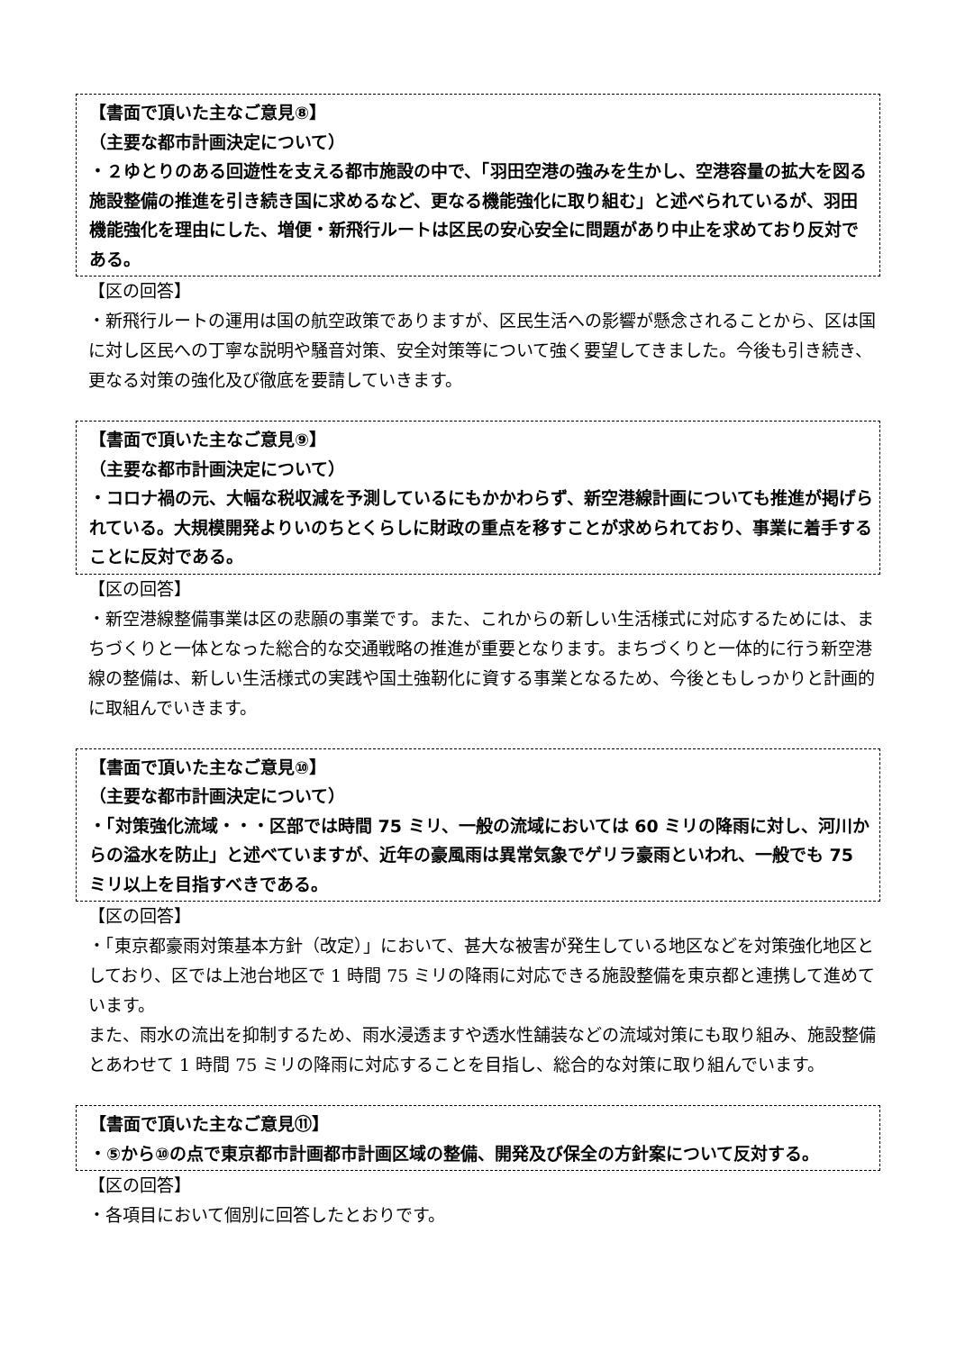【書面で頂いた主なご意見⑧】
（主要な都市計画決定について）
・２ゆとりのある回遊性を支える都市施設の中で、「羽田空港の強みを生かし、空港容量の拡大を図る施設整備の推進を引き続き国に求めるなど、更なる機能強化に取り組む」と述べられているが、羽田機能強化を理由にした、増便・新飛行ルートは区民の安心安全に問題があり中止を求めており反対である。
【区の回答】
・新飛行ルートの運用は国の航空政策でありますが、区民生活への影響が懸念されることから、区は国に対し区民への丁寧な説明や騒音対策、安全対策等について強く要望してきました。今後も引き続き、更なる対策の強化及び徹底を要請していきます。
【書面で頂いた主なご意見⑨】
（主要な都市計画決定について）
・コロナ禍の元、大幅な税収減を予測しているにもかかわらず、新空港線計画についても推進が掲げられている。大規模開発よりいのちとくらしに財政の重点を移すことが求められており、事業に着手することに反対である。
【区の回答】
・新空港線整備事業は区の悲願の事業です。また、これからの新しい生活様式に対応するためには、まちづくりと一体となった総合的な交通戦略の推進が重要となります。まちづくりと一体的に行う新空港線の整備は、新しい生活様式の実践や国土強靭化に資する事業となるため、今後ともしっかりと計画的に取組んでいきます。
【書面で頂いた主なご意見⑩】
（主要な都市計画決定について）
・「対策強化流域・・・区部では時間 75 ミリ、一般の流域においては 60 ミリの降雨に対し、河川からの溢水を防止」と述べていますが、近年の豪風雨は異常気象でゲリラ豪雨といわれ、一般でも 75 ミリ以上を目指すべきである。
【区の回答】
・「東京都豪雨対策基本方針（改定）」において、甚大な被害が発生している地区などを対策強化地区としており、区では上池台地区で 1 時間 75 ミリの降雨に対応できる施設整備を東京都と連携して進めています。
また、雨水の流出を抑制するため、雨水浸透ますや透水性舗装などの流域対策にも取り組み、施設整備とあわせて 1 時間 75 ミリの降雨に対応することを目指し、総合的な対策に取り組んでいます。
【書面で頂いた主なご意見⑪】
・⑤から⑩の点で東京都市計画都市計画区域の整備、開発及び保全の方針案について反対する。
【区の回答】
・各項目において個別に回答したとおりです。